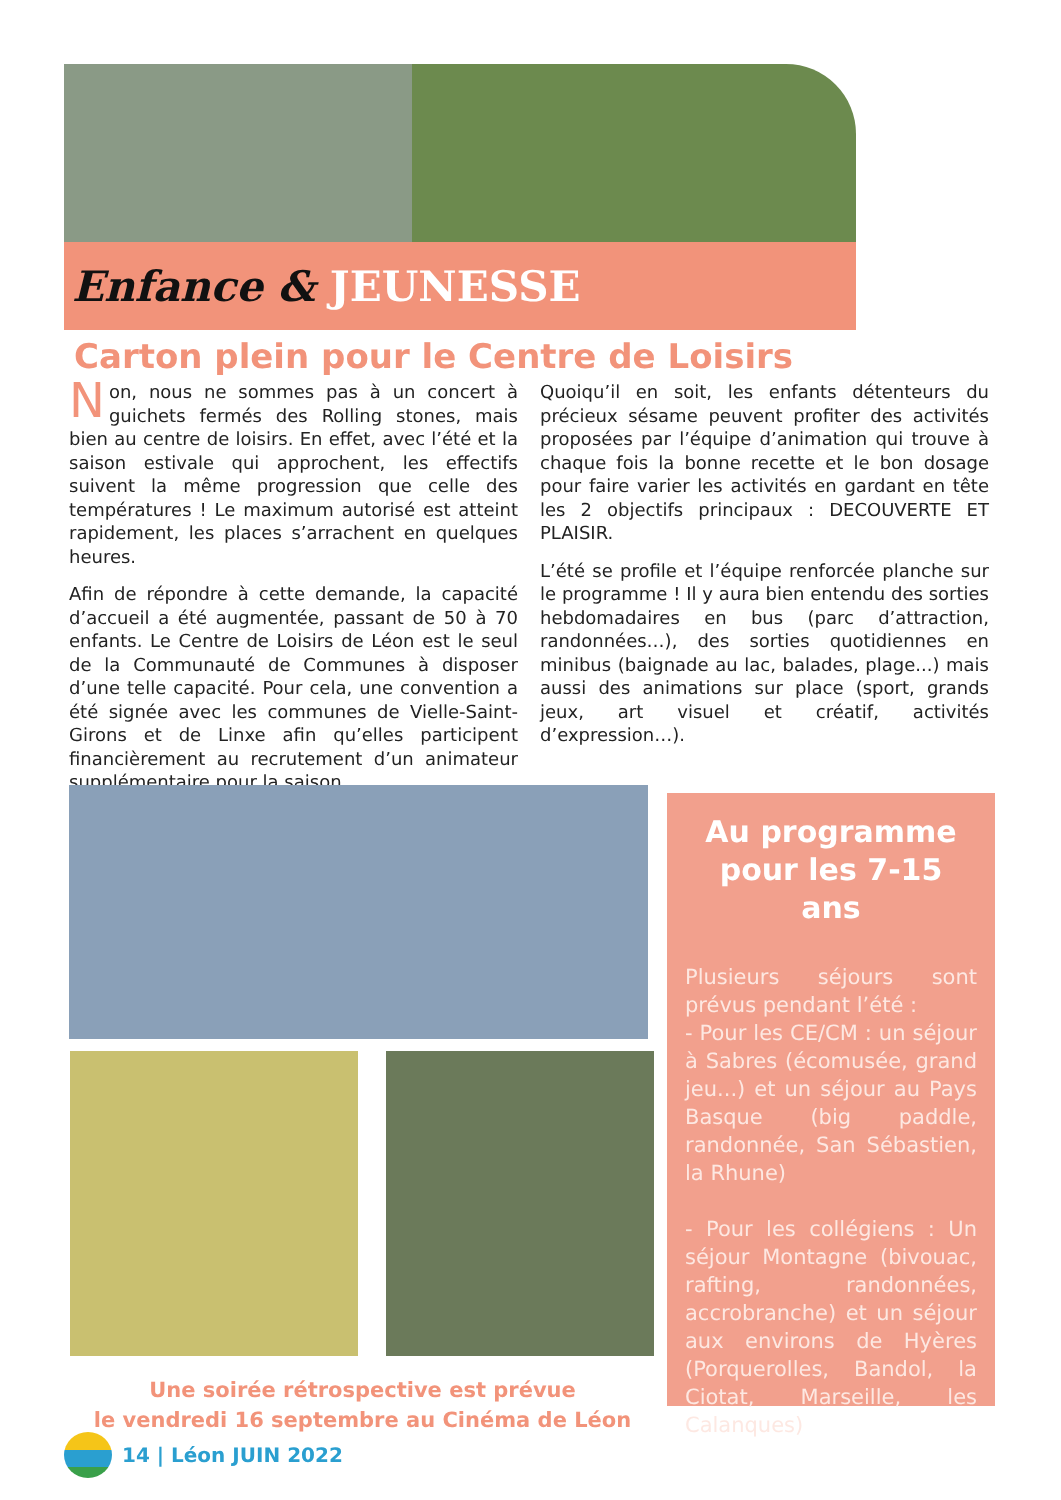Enfance & JEUNESSE
Carton plein pour le Centre de Loisirs
Non, nous ne sommes pas à un concert à guichets fermés des Rolling stones, mais bien au centre de loisirs. En effet, avec l’été et la saison estivale qui approchent, les effectifs suivent la même progression que celle des températures ! Le maximum autorisé est atteint rapidement, les places s’arrachent en quelques heures.
Afin de répondre à cette demande, la capacité d’accueil a été augmentée, passant de 50 à 70 enfants. Le Centre de Loisirs de Léon est le seul de la Communauté de Communes à disposer d’une telle capacité. Pour cela, une convention a été signée avec les communes de Vielle-Saint-Girons et de Linxe afin qu’elles participent financièrement au recrutement d’un animateur supplémentaire pour la saison.
Quoiqu’il en soit, les enfants détenteurs du précieux sésame peuvent profiter des activités proposées par l’équipe d’animation qui trouve à chaque fois la bonne recette et le bon dosage pour faire varier les activités en gardant en tête les 2 objectifs principaux : DECOUVERTE ET PLAISIR.
L’été se profile et l’équipe renforcée planche sur le programme ! Il y aura bien entendu des sorties hebdomadaires en bus (parc d’attraction, randonnées…), des sorties quotidiennes en minibus (baignade au lac, balades, plage...) mais aussi des animations sur place (sport, grands jeux, art visuel et créatif, activités d’expression…).
Au programme pour les 7-15 ans
Plusieurs séjours sont prévus pendant l’été :
- Pour les CE/CM : un séjour à Sabres (écomusée, grand jeu...) et un séjour au Pays Basque (big paddle, randonnée, San Sébastien, la Rhune)
- Pour les collégiens : Un séjour Montagne (bivouac, rafting, randonnées, accrobranche) et un séjour aux environs de Hyères (Porquerolles, Bandol, la Ciotat, Marseille, les Calanques)
Une soirée rétrospective est prévue
le vendredi 16 septembre au Cinéma de Léon
14 | Léon JUIN 2022